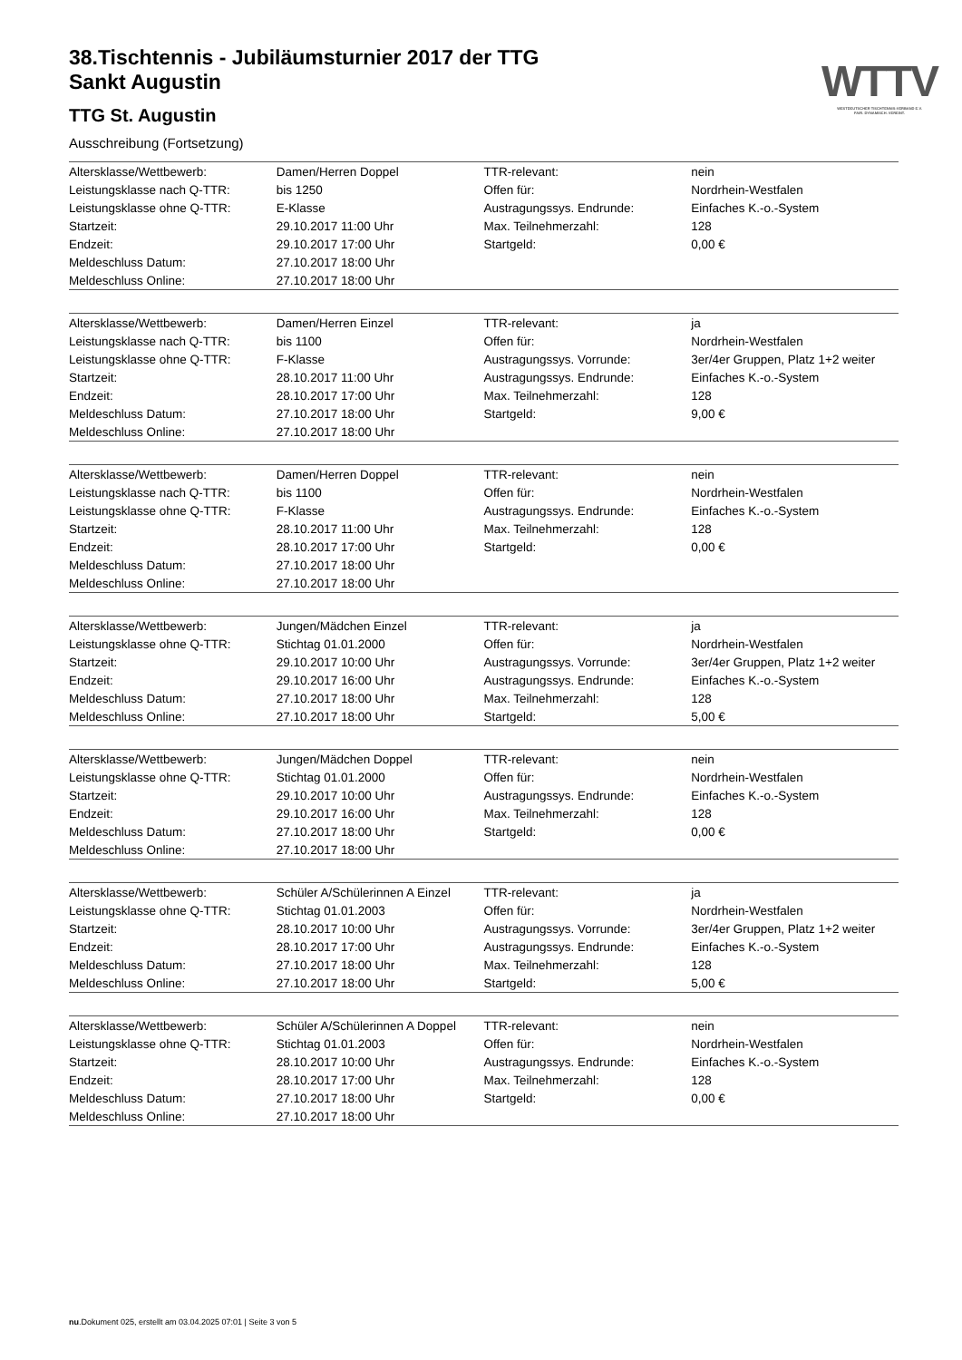38.Tischtennis - Jubiläumsturnier 2017 der TTG
Sankt Augustin
TTG St. Augustin
Ausschreibung (Fortsetzung)
WTTV
WESTDEUTSCHER TISCHTENNIS-VERBAND E.V.
FAIR. DYNAMISCH. VEREINT.
| Altersklasse/Wettbewerb: | Damen/Herren Doppel | TTR-relevant: | nein |
| Leistungsklasse nach Q-TTR: | bis 1250 | Offen für: | Nordrhein-Westfalen |
| Leistungsklasse ohne Q-TTR: | E-Klasse | Austragungssys. Endrunde: | Einfaches K.-o.-System |
| Startzeit: | 29.10.2017 11:00 Uhr | Max. Teilnehmerzahl: | 128 |
| Endzeit: | 29.10.2017 17:00 Uhr | Startgeld: | 0,00 € |
| Meldeschluss Datum: | 27.10.2017 18:00 Uhr | | |
| Meldeschluss Online: | 27.10.2017 18:00 Uhr | | |
| Altersklasse/Wettbewerb: | Damen/Herren Einzel | TTR-relevant: | ja |
| Leistungsklasse nach Q-TTR: | bis 1100 | Offen für: | Nordrhein-Westfalen |
| Leistungsklasse ohne Q-TTR: | F-Klasse | Austragungssys. Vorrunde: | 3er/4er Gruppen, Platz 1+2 weiter |
| Startzeit: | 28.10.2017 11:00 Uhr | Austragungssys. Endrunde: | Einfaches K.-o.-System |
| Endzeit: | 28.10.2017 17:00 Uhr | Max. Teilnehmerzahl: | 128 |
| Meldeschluss Datum: | 27.10.2017 18:00 Uhr | Startgeld: | 9,00 € |
| Meldeschluss Online: | 27.10.2017 18:00 Uhr | | |
| Altersklasse/Wettbewerb: | Damen/Herren Doppel | TTR-relevant: | nein |
| Leistungsklasse nach Q-TTR: | bis 1100 | Offen für: | Nordrhein-Westfalen |
| Leistungsklasse ohne Q-TTR: | F-Klasse | Austragungssys. Endrunde: | Einfaches K.-o.-System |
| Startzeit: | 28.10.2017 11:00 Uhr | Max. Teilnehmerzahl: | 128 |
| Endzeit: | 28.10.2017 17:00 Uhr | Startgeld: | 0,00 € |
| Meldeschluss Datum: | 27.10.2017 18:00 Uhr | | |
| Meldeschluss Online: | 27.10.2017 18:00 Uhr | | |
| Altersklasse/Wettbewerb: | Jungen/Mädchen Einzel | TTR-relevant: | ja |
| Leistungsklasse ohne Q-TTR: | Stichtag 01.01.2000 | Offen für: | Nordrhein-Westfalen |
| Startzeit: | 29.10.2017 10:00 Uhr | Austragungssys. Vorrunde: | 3er/4er Gruppen, Platz 1+2 weiter |
| Endzeit: | 29.10.2017 16:00 Uhr | Austragungssys. Endrunde: | Einfaches K.-o.-System |
| Meldeschluss Datum: | 27.10.2017 18:00 Uhr | Max. Teilnehmerzahl: | 128 |
| Meldeschluss Online: | 27.10.2017 18:00 Uhr | Startgeld: | 5,00 € |
| Altersklasse/Wettbewerb: | Jungen/Mädchen Doppel | TTR-relevant: | nein |
| Leistungsklasse ohne Q-TTR: | Stichtag 01.01.2000 | Offen für: | Nordrhein-Westfalen |
| Startzeit: | 29.10.2017 10:00 Uhr | Austragungssys. Endrunde: | Einfaches K.-o.-System |
| Endzeit: | 29.10.2017 16:00 Uhr | Max. Teilnehmerzahl: | 128 |
| Meldeschluss Datum: | 27.10.2017 18:00 Uhr | Startgeld: | 0,00 € |
| Meldeschluss Online: | 27.10.2017 18:00 Uhr | | |
| Altersklasse/Wettbewerb: | Schüler A/Schülerinnen A Einzel | TTR-relevant: | ja |
| Leistungsklasse ohne Q-TTR: | Stichtag 01.01.2003 | Offen für: | Nordrhein-Westfalen |
| Startzeit: | 28.10.2017 10:00 Uhr | Austragungssys. Vorrunde: | 3er/4er Gruppen, Platz 1+2 weiter |
| Endzeit: | 28.10.2017 17:00 Uhr | Austragungssys. Endrunde: | Einfaches K.-o.-System |
| Meldeschluss Datum: | 27.10.2017 18:00 Uhr | Max. Teilnehmerzahl: | 128 |
| Meldeschluss Online: | 27.10.2017 18:00 Uhr | Startgeld: | 5,00 € |
| Altersklasse/Wettbewerb: | Schüler A/Schülerinnen A Doppel | TTR-relevant: | nein |
| Leistungsklasse ohne Q-TTR: | Stichtag 01.01.2003 | Offen für: | Nordrhein-Westfalen |
| Startzeit: | 28.10.2017 10:00 Uhr | Austragungssys. Endrunde: | Einfaches K.-o.-System |
| Endzeit: | 28.10.2017 17:00 Uhr | Max. Teilnehmerzahl: | 128 |
| Meldeschluss Datum: | 27.10.2017 18:00 Uhr | Startgeld: | 0,00 € |
| Meldeschluss Online: | 27.10.2017 18:00 Uhr | | |
nu.Dokument 025, erstellt am 03.04.2025 07:01 | Seite 3 von 5